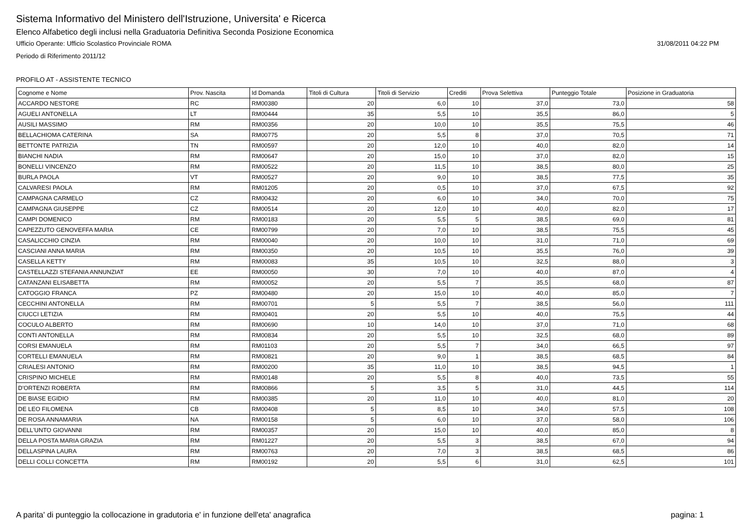Sistema Informativo del Ministero dell'Istruzione, Universita' e Ricerca
Elenco Alfabetico degli inclusi nella Graduatoria Definitiva Seconda Posizione Economica
Ufficio Operante: Ufficio Scolastico Provinciale ROMA 31/08/2011 04:22 PM
Periodo di Riferimento 2011/12
PROFILO AT - ASSISTENTE TECNICO
| Cognome e Nome | Prov. Nascita | Id Domanda | Titoli di Cultura | Titoli di Servizio | Crediti | Prova Selettiva | Punteggio Totale | Posizione in Graduatoria |
| --- | --- | --- | --- | --- | --- | --- | --- | --- |
| ACCARDO NESTORE | RC | RM00380 | 20 | 6,0 | 10 | 37,0 | 73,0 | 58 |
| AGUELI ANTONELLA | LT | RM00444 | 35 | 5,5 | 10 | 35,5 | 86,0 | 5 |
| AUSILI MASSIMO | RM | RM00356 | 20 | 10,0 | 10 | 35,5 | 75,5 | 46 |
| BELLACHIOMA CATERINA | SA | RM00775 | 20 | 5,5 | 8 | 37,0 | 70,5 | 71 |
| BETTONTE PATRIZIA | TN | RM00597 | 20 | 12,0 | 10 | 40,0 | 82,0 | 14 |
| BIANCHI NADIA | RM | RM00647 | 20 | 15,0 | 10 | 37,0 | 82,0 | 15 |
| BONELLI VINCENZO | RM | RM00522 | 20 | 11,5 | 10 | 38,5 | 80,0 | 25 |
| BURLA PAOLA | VT | RM00527 | 20 | 9,0 | 10 | 38,5 | 77,5 | 35 |
| CALVARESI PAOLA | RM | RM01205 | 20 | 0,5 | 10 | 37,0 | 67,5 | 92 |
| CAMPAGNA CARMELO | CZ | RM00432 | 20 | 6,0 | 10 | 34,0 | 70,0 | 75 |
| CAMPAGNA GIUSEPPE | CZ | RM00514 | 20 | 12,0 | 10 | 40,0 | 82,0 | 17 |
| CAMPI DOMENICO | RM | RM00183 | 20 | 5,5 | 5 | 38,5 | 69,0 | 81 |
| CAPEZZUTO GENOVEFFA MARIA | CE | RM00799 | 20 | 7,0 | 10 | 38,5 | 75,5 | 45 |
| CASALICCHIO CINZIA | RM | RM00040 | 20 | 10,0 | 10 | 31,0 | 71,0 | 69 |
| CASCIANI ANNA MARIA | RM | RM00350 | 20 | 10,5 | 10 | 35,5 | 76,0 | 39 |
| CASELLA KETTY | RM | RM00083 | 35 | 10,5 | 10 | 32,5 | 88,0 | 3 |
| CASTELLAZZI STEFANIA ANNUNZIAT | EE | RM00050 | 30 | 7,0 | 10 | 40,0 | 87,0 | 4 |
| CATANZANI ELISABETTA | RM | RM00052 | 20 | 5,5 | 7 | 35,5 | 68,0 | 87 |
| CATOGGIO FRANCA | PZ | RM00480 | 20 | 15,0 | 10 | 40,0 | 85,0 | 7 |
| CECCHINI ANTONELLA | RM | RM00701 | 5 | 5,5 | 7 | 38,5 | 56,0 | 111 |
| CIUCCI LETIZIA | RM | RM00401 | 20 | 5,5 | 10 | 40,0 | 75,5 | 44 |
| COCULO ALBERTO | RM | RM00690 | 10 | 14,0 | 10 | 37,0 | 71,0 | 68 |
| CONTI ANTONELLA | RM | RM00834 | 20 | 5,5 | 10 | 32,5 | 68,0 | 89 |
| CORSI EMANUELA | RM | RM01103 | 20 | 5,5 | 7 | 34,0 | 66,5 | 97 |
| CORTELLI EMANUELA | RM | RM00821 | 20 | 9,0 | 1 | 38,5 | 68,5 | 84 |
| CRIALESI ANTONIO | RM | RM00200 | 35 | 11,0 | 10 | 38,5 | 94,5 | 1 |
| CRISPINO MICHELE | RM | RM00148 | 20 | 5,5 | 8 | 40,0 | 73,5 | 55 |
| D'ORTENZI ROBERTA | RM | RM00866 | 5 | 3,5 | 5 | 31,0 | 44,5 | 114 |
| DE BIASE EGIDIO | RM | RM00385 | 20 | 11,0 | 10 | 40,0 | 81,0 | 20 |
| DE LEO FILOMENA | CB | RM00408 | 5 | 8,5 | 10 | 34,0 | 57,5 | 108 |
| DE ROSA ANNAMARIA | NA | RM00158 | 5 | 6,0 | 10 | 37,0 | 58,0 | 106 |
| DELL'UNTO GIOVANNI | RM | RM00357 | 20 | 15,0 | 10 | 40,0 | 85,0 | 8 |
| DELLA POSTA MARIA GRAZIA | RM | RM01227 | 20 | 5,5 | 3 | 38,5 | 67,0 | 94 |
| DELLASPINA LAURA | RM | RM00763 | 20 | 7,0 | 3 | 38,5 | 68,5 | 86 |
| DELLI COLLI CONCETTA | RM | RM00192 | 20 | 5,5 | 6 | 31,0 | 62,5 | 101 |
A parita' di punteggio la collocazione in gradutoria e' in funzione dell'eta' anagrafica pagina: 1